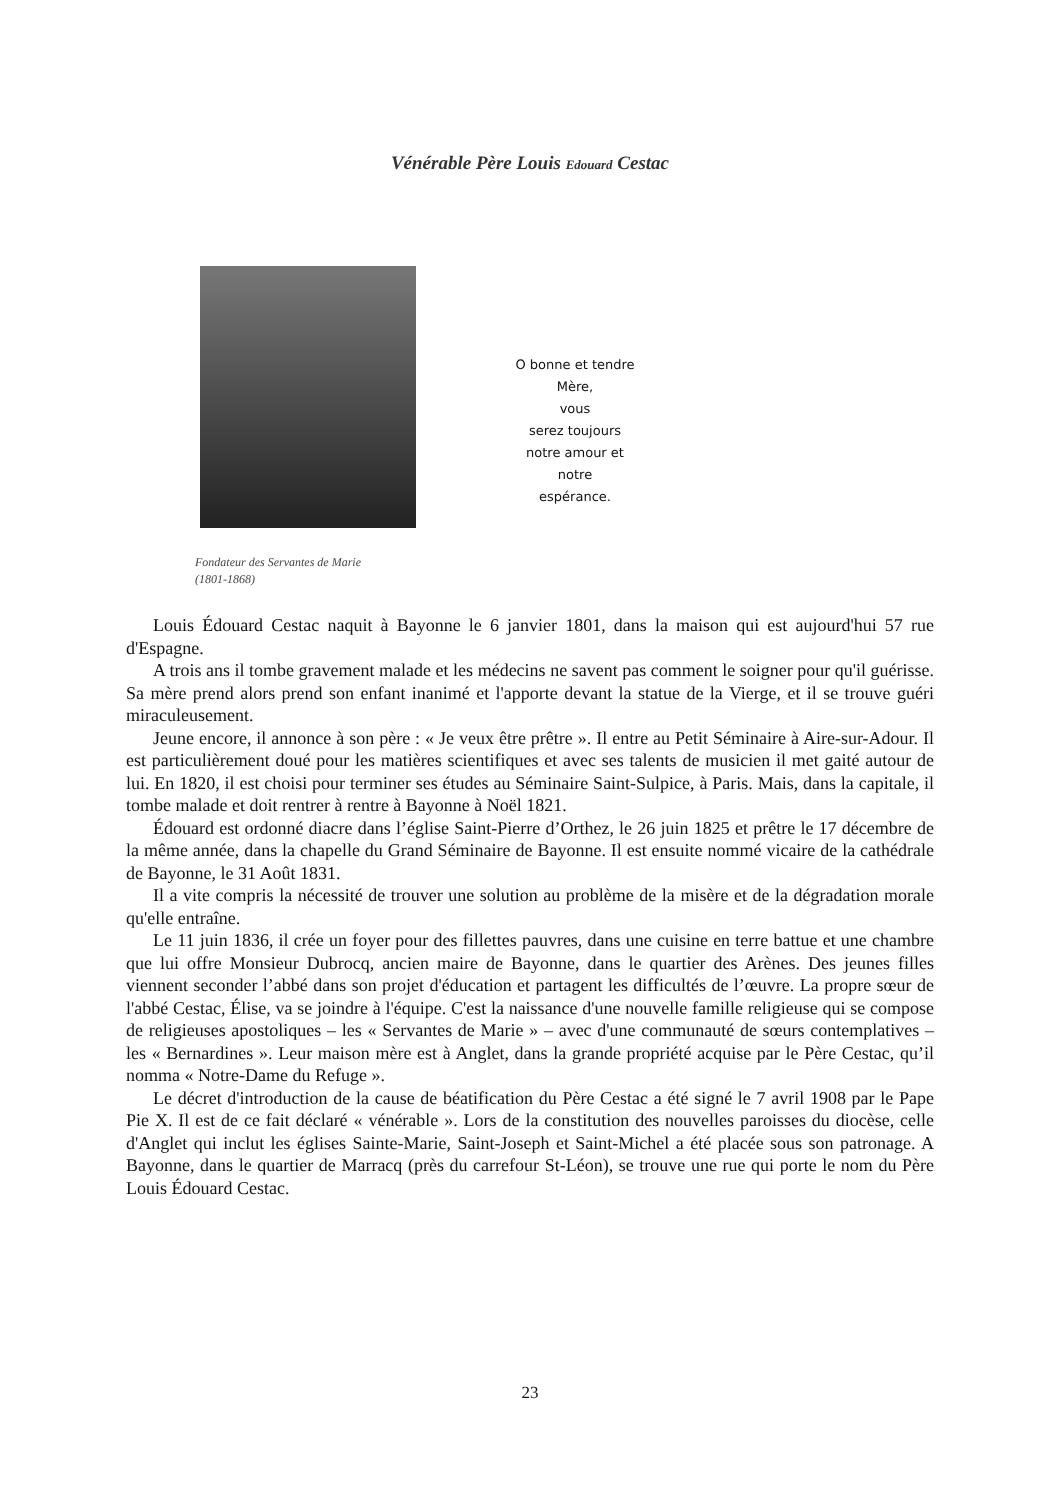Vénérable Père Louis Edouard Cestac
O bonne et tendre Mère,
vous
serez toujours
notre amour et
notre
espérance.
Fondateur des Servantes de Marie
(1801-1868)
Louis Édouard Cestac naquit à Bayonne le 6 janvier 1801, dans la maison qui est aujourd'hui 57 rue d'Espagne.
A trois ans il tombe gravement malade et les médecins ne savent pas comment le soigner pour qu'il guérisse. Sa mère prend alors prend son enfant inanimé et l'apporte devant la statue de la Vierge, et il se trouve guéri miraculeusement.
Jeune encore, il annonce à son père : « Je veux être prêtre ». Il entre au Petit Séminaire à Aire-sur-Adour. Il est particulièrement doué pour les matières scientifiques et avec ses talents de musicien il met gaité autour de lui. En 1820, il est choisi pour terminer ses études au Séminaire Saint-Sulpice, à Paris. Mais, dans la capitale, il tombe malade et doit rentrer à rentre à Bayonne à Noël 1821.
Édouard est ordonné diacre dans l’église Saint-Pierre d’Orthez, le 26 juin 1825 et prêtre le 17 décembre de la même année, dans la chapelle du Grand Séminaire de Bayonne. Il est ensuite nommé vicaire de la cathédrale de Bayonne, le 31 Août 1831.
Il a vite compris la nécessité de trouver une solution au problème de la misère et de la dégradation morale qu'elle entraîne.
Le 11 juin 1836, il crée un foyer pour des fillettes pauvres, dans une cuisine en terre battue et une chambre que lui offre Monsieur Dubrocq, ancien maire de Bayonne, dans le quartier des Arènes. Des jeunes filles viennent seconder l’abbé dans son projet d'éducation et partagent les difficultés de l’œuvre. La propre sœur de l'abbé Cestac, Élise, va se joindre à l'équipe. C'est la naissance d'une nouvelle famille religieuse qui se compose de religieuses apostoliques – les « Servantes de Marie » – avec d'une communauté de sœurs contemplatives – les « Bernardines ». Leur maison mère est à Anglet, dans la grande propriété acquise par le Père Cestac, qu’il nomma « Notre-Dame du Refuge ».
Le décret d'introduction de la cause de béatification du Père Cestac a été signé le 7 avril 1908 par le Pape Pie X. Il est de ce fait déclaré « vénérable ». Lors de la constitution des nouvelles paroisses du diocèse, celle d'Anglet qui inclut les églises Sainte-Marie, Saint-Joseph et Saint-Michel a été placée sous son patronage. A Bayonne, dans le quartier de Marracq (près du carrefour St-Léon), se trouve une rue qui porte le nom du Père Louis Édouard Cestac.
23